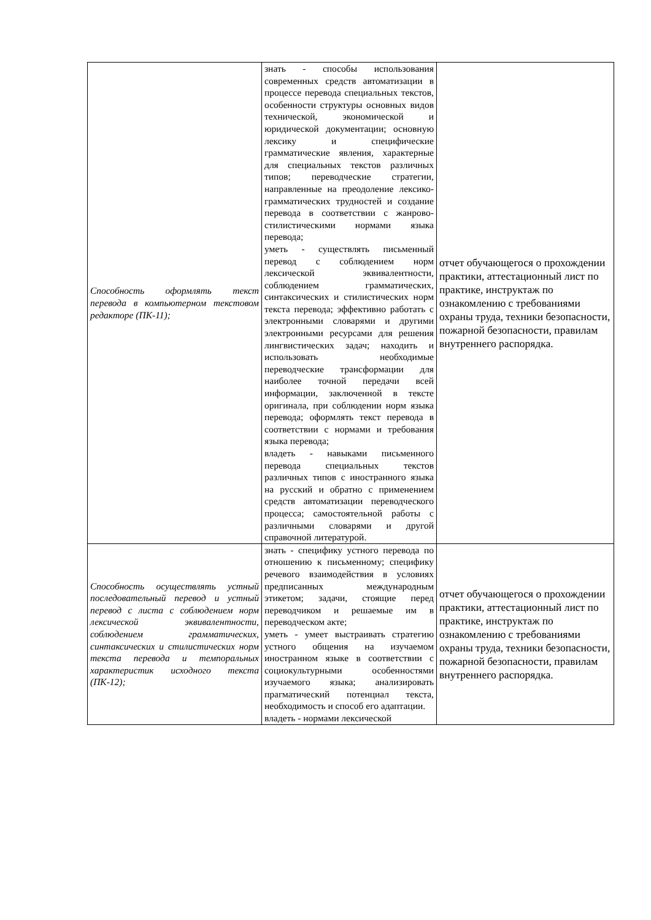| Способность оформлять текст перевода в компьютерном текстовом редакторе (ПК-11); | знать - способы использования современных средств автоматизации в процессе перевода специальных текстов, особенности структуры основных видов технической, экономической и юридической документации; основную лексику и специфические грамматические явления, характерные для специальных текстов различных типов; переводческие стратегии, направленные на преодоление лексико-грамматических трудностей и создание перевода в соответствии с жанрово-стилистическими нормами языка перевода; уметь - существлять письменный перевод с соблюдением норм лексической эквивалентности, соблюдением грамматических, синтаксических и стилистических норм текста перевода; эффективно работать с электронными словарями и другими электронными ресурсами для решения лингвистических задач; находить и использовать необходимые переводческие трансформации для наиболее точной передачи всей информации, заключенной в тексте оригинала, при соблюдении норм языка перевода; оформлять текст перевода в соответствии с нормами и требования языка перевода; владеть - навыками письменного перевода специальных текстов различных типов с иностранного языка на русский и обратно с применением средств автоматизации переводческого процесса; самостоятельной работы с различными словарями и другой справочной литературой. | отчет обучающегося о прохождении практики, аттестационный лист по практике, инструктаж по ознакомлению с требованиями охраны труда, техники безопасности, пожарной безопасности, правилам внутреннего распорядка. |
| Способность осуществлять устный последовательный перевод и устный перевод с листа с соблюдением норм лексической эквивалентности, соблюдением грамматических, синтаксических и стилистических норм текста перевода и темпоральных характеристик исходного текста (ПК-12); | знать - специфику устного перевода по отношению к письменному; специфику речевого взаимодействия в условиях предписанных международным этикетом; задачи, стоящие перед переводчиком и решаемые им в переводческом акте; уметь - умеет выстраивать стратегию устного общения на изучаемом иностранном языке в соответствии с социокультурными особенностями изучаемого языка; анализировать прагматический потенциал текста, необходимость и способ его адаптации. владеть - нормами лексической | отчет обучающегося о прохождении практики, аттестационный лист по практике, инструктаж по ознакомлению с требованиями охраны труда, техники безопасности, пожарной безопасности, правилам внутреннего распорядка. |